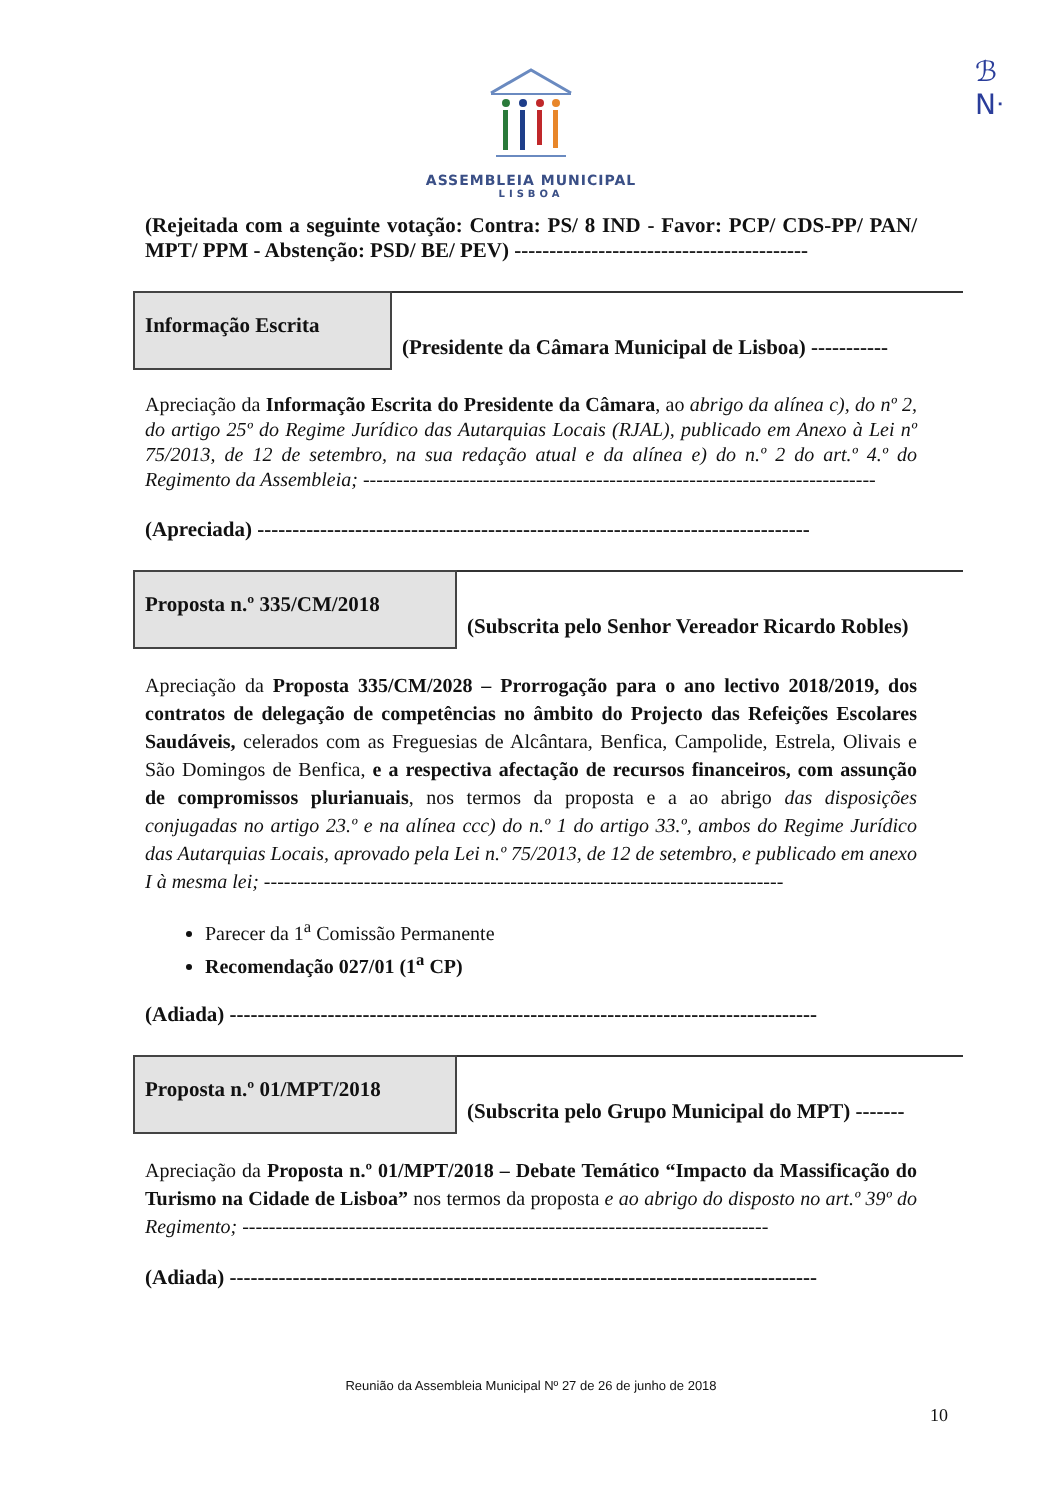ℬ
Nᐧ
ASSEMBLEIA MUNICIPAL
LISBOA
(Rejeitada com a seguinte votação: Contra: PS/ 8 IND - Favor: PCP/ CDS-PP/ PAN/ MPT/ PPM - Abstenção: PSD/ BE/ PEV) ------------------------------------------
Informação Escrita
(Presidente da Câmara Municipal de Lisboa) -----------
Apreciação da Informação Escrita do Presidente da Câmara, ao abrigo da alínea c), do nº 2, do artigo 25º do Regime Jurídico das Autarquias Locais (RJAL), publicado em Anexo à Lei nº 75/2013, de 12 de setembro, na sua redação atual e da alínea e) do n.º 2 do art.º 4.º do Regimento da Assembleia; -----------------------------------------------------------------------------
(Apreciada) -------------------------------------------------------------------------------
Proposta n.º 335/CM/2018
(Subscrita pelo Senhor Vereador Ricardo Robles)
Apreciação da Proposta 335/CM/2028 – Prorrogação para o ano lectivo 2018/2019, dos contratos de delegação de competências no âmbito do Projecto das Refeições Escolares Saudáveis, celerados com as Freguesias de Alcântara, Benfica, Campolide, Estrela, Olivais e São Domingos de Benfica, e a respectiva afectação de recursos financeiros, com assunção de compromissos plurianuais, nos termos da proposta e a ao abrigo das disposições conjugadas no artigo 23.º e na alínea ccc) do n.º 1 do artigo 33.º, ambos do Regime Jurídico das Autarquias Locais, aprovado pela Lei n.º 75/2013, de 12 de setembro, e publicado em anexo I à mesma lei; ------------------------------------------------------------------------------
Parecer da 1<sup>a</sup> Comissão Permanente
Recomendação 027/01 (1<sup>a</sup> CP)
(Adiada) ------------------------------------------------------------------------------------
Proposta n.º 01/MPT/2018
(Subscrita pelo Grupo Municipal do MPT) -------
Apreciação da Proposta n.º 01/MPT/2018 – Debate Temático “Impacto da Massificação do Turismo na Cidade de Lisboa” nos termos da proposta e ao abrigo do disposto no art.º 39º do Regimento; -------------------------------------------------------------------------------
(Adiada) ------------------------------------------------------------------------------------
Reunião da Assembleia Municipal Nº 27 de 26 de junho de 2018
10